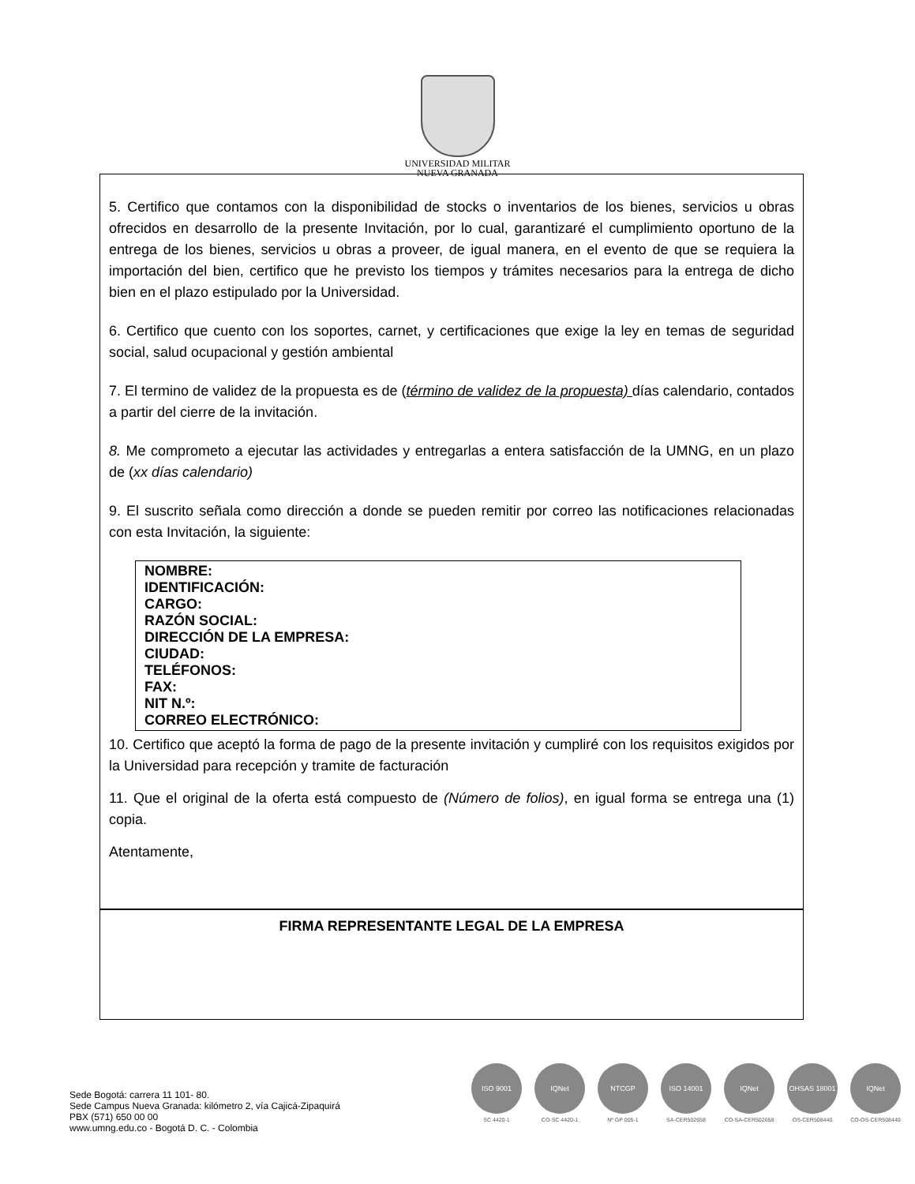UNIVERSIDAD MILITAR
NUEVA GRANADA
5. Certifico que contamos con la disponibilidad de stocks o inventarios de los bienes, servicios u obras ofrecidos en desarrollo de la presente Invitación, por lo cual, garantizaré el cumplimiento oportuno de la entrega de los bienes, servicios u obras a proveer, de igual manera, en el evento de que se requiera la importación del bien, certifico que he previsto los tiempos y trámites necesarios para la entrega de dicho bien en el plazo estipulado por la Universidad.
6. Certifico que cuento con los soportes, carnet, y certificaciones que exige la ley en temas de seguridad social, salud ocupacional y gestión ambiental
7. El termino de validez de la propuesta es de (término de validez de la propuesta) días calendario, contados a partir del cierre de la invitación.
8. Me comprometo a ejecutar las actividades y entregarlas a entera satisfacción de la UMNG, en un plazo de (xx días calendario)
9. El suscrito señala como dirección a donde se pueden remitir por correo las notificaciones relacionadas con esta Invitación, la siguiente:
NOMBRE:
IDENTIFICACIÓN:
CARGO:
RAZÓN SOCIAL:
DIRECCIÓN DE LA EMPRESA:
CIUDAD:
TELÉFONOS:
FAX:
NIT N.º:
CORREO ELECTRÓNICO:
10. Certifico que aceptó la forma de pago de la presente invitación y cumpliré con los requisitos exigidos por la Universidad para recepción y tramite de facturación
11. Que el original de la oferta está compuesto de (Número de folios), en igual forma se entrega una (1) copia.
Atentamente,
FIRMA REPRESENTANTE LEGAL DE LA EMPRESA
Sede Bogotá: carrera 11 101- 80.
Sede Campus Nueva Granada: kilómetro 2, vía Cajicá-Zipaquirá
PBX (571) 650 00 00
www.umng.edu.co - Bogotá D. C. - Colombia
ISO 9001
SC 4420-1
IQNet
CO-SC 4420-1
NTCGP
Nº GP 005-1
ISO 14001
SA-CER502658
IQNet
CO-SA-CER502658
OHSAS 18001
OS-CER508440
IQNet
CO-OS-CER508440